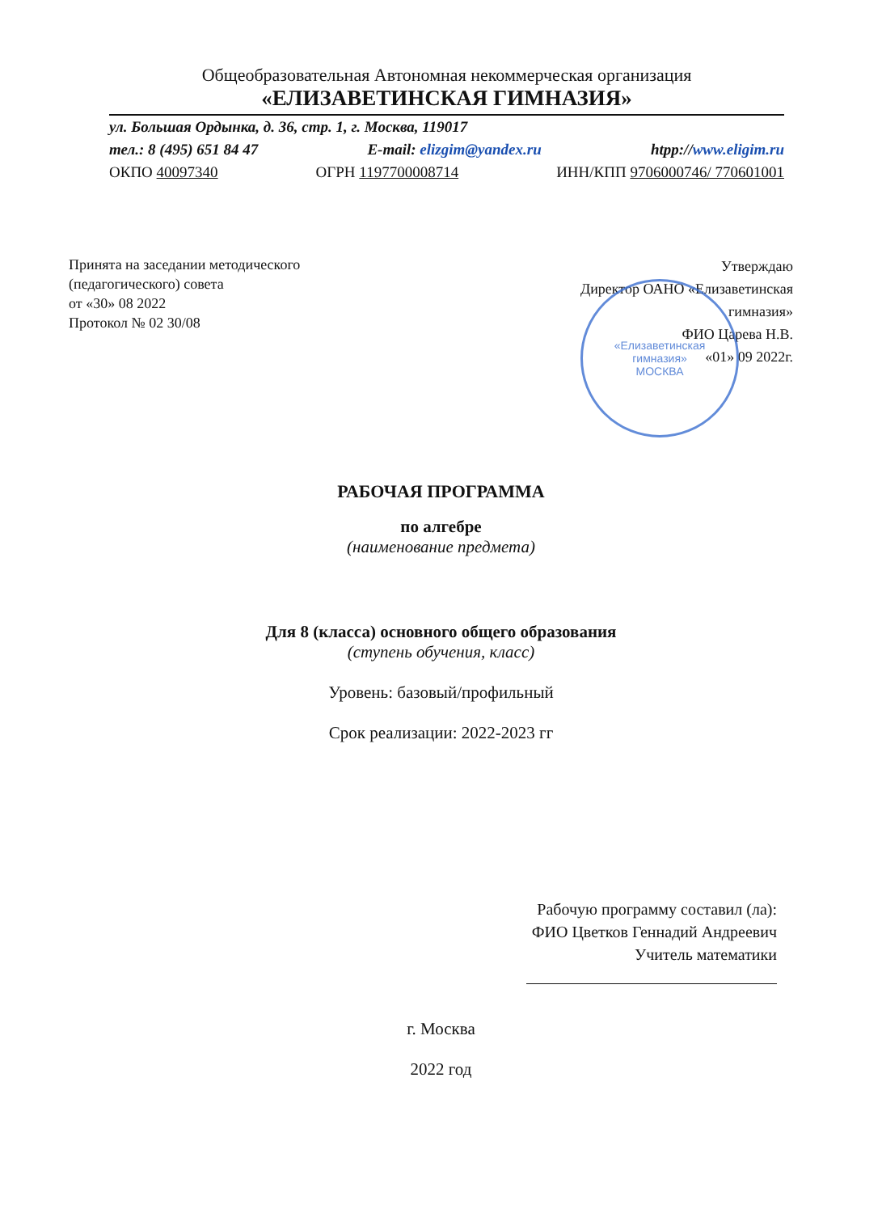Общеобразовательная Автономная некоммерческая организация
«ЕЛИЗАВЕТИНСКАЯ ГИМНАЗИЯ»
ул. Большая Ордынка, д. 36, стр. 1, г. Москва, 119017
тел.: 8 (495) 651 84 47 E-mail: elizgim@yandex.ru htpp://www.eligim.ru
ОКПО 40097340 ОГРН 1197700008714 ИНН/КПП 9706000746/ 770601001
Принята на заседании методического
(педагогического) совета
от «30» 08 2022
Протокол № 02 30/08
Утверждаю
Директор ОАНО «Елизаветинская
гимназия»
ФИО Царева Н.В.
«01» 09 2022г.
«Елизаветинская
гимназия»
МОСКВА
РАБОЧАЯ ПРОГРАММА
по алгебре
(наименование предмета)
Для 8 (класса) основного общего образования
(ступень обучения, класс)
Уровень: базовый/профильный
Срок реализации: 2022-2023 гг
Рабочую программу составил (ла):
ФИО Цветков Геннадий Андреевич
Учитель математики
г. Москва
2022 год